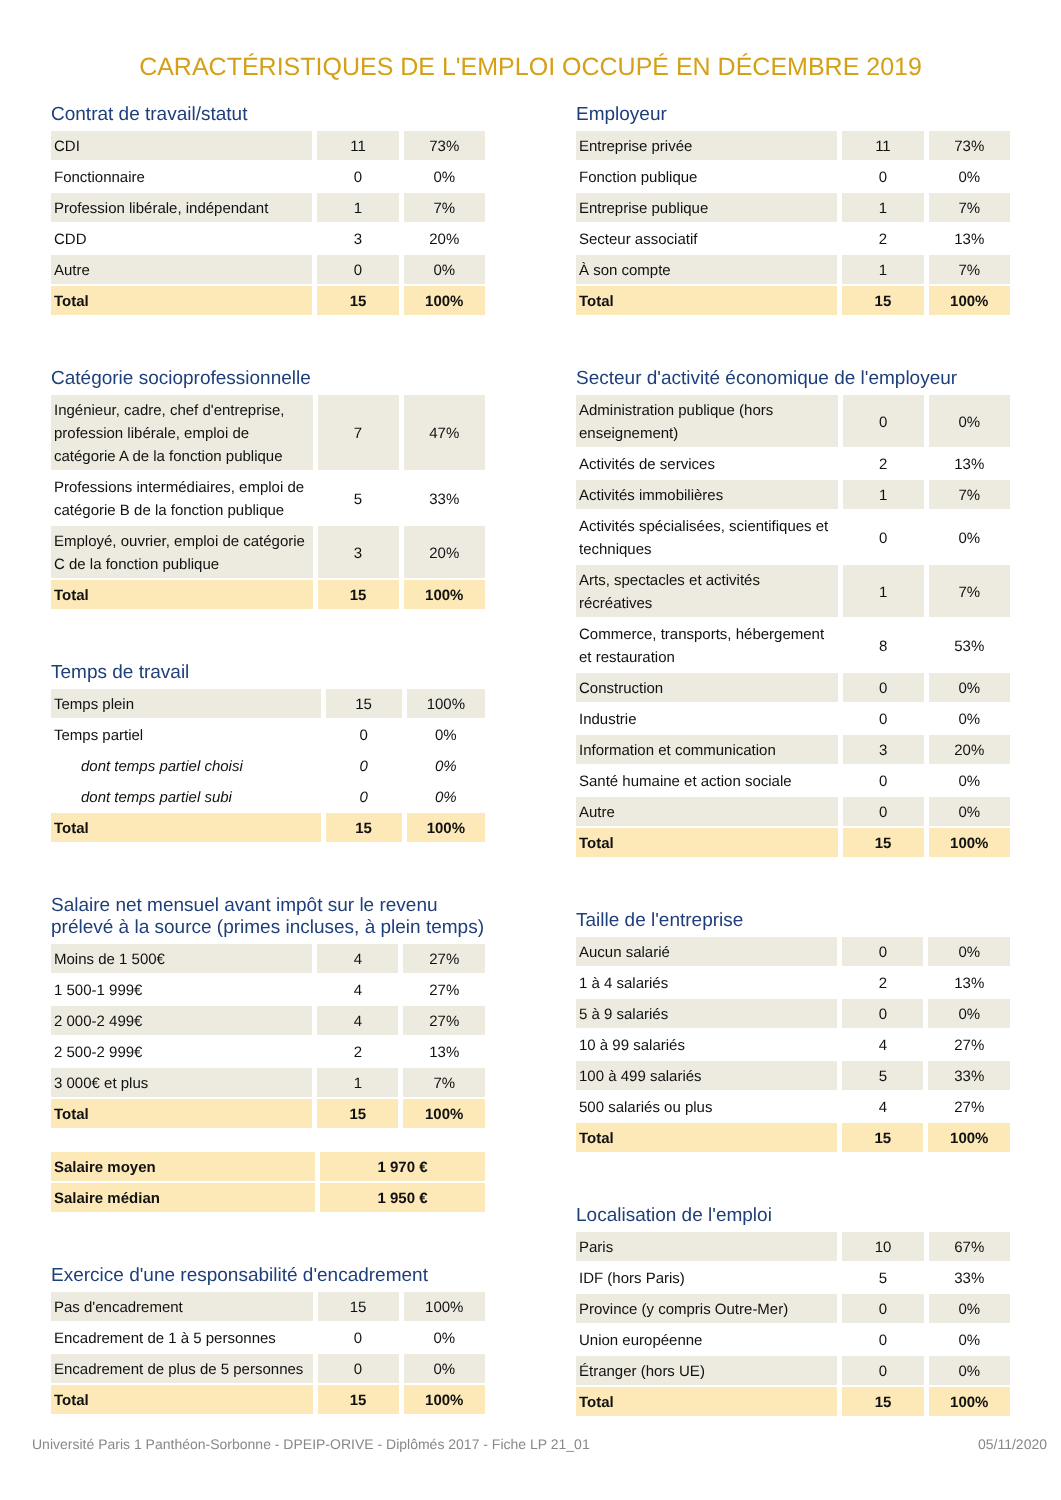CARACTÉRISTIQUES DE L'EMPLOI OCCUPÉ EN DÉCEMBRE 2019
Contrat de travail/statut
| CDI | 11 | 73% |
| Fonctionnaire | 0 | 0% |
| Profession libérale, indépendant | 1 | 7% |
| CDD | 3 | 20% |
| Autre | 0 | 0% |
| Total | 15 | 100% |
Catégorie socioprofessionnelle
| Ingénieur, cadre, chef d'entreprise, profession libérale, emploi de catégorie A de la fonction publique | 7 | 47% |
| Professions intermédiaires, emploi de catégorie B de la fonction publique | 5 | 33% |
| Employé, ouvrier, emploi de catégorie C de la fonction publique | 3 | 20% |
| Total | 15 | 100% |
Temps de travail
| Temps plein | 15 | 100% |
| Temps partiel | 0 | 0% |
| dont temps partiel choisi | 0 | 0% |
| dont temps partiel subi | 0 | 0% |
| Total | 15 | 100% |
Salaire net mensuel avant impôt sur le revenu prélevé à la source (primes incluses, à plein temps)
| Moins de 1 500€ | 4 | 27% |
| 1 500-1 999€ | 4 | 27% |
| 2 000-2 499€ | 4 | 27% |
| 2 500-2 999€ | 2 | 13% |
| 3 000€ et plus | 1 | 7% |
| Total | 15 | 100% |
| Salaire moyen | 1 970 € |
| Salaire médian | 1 950 € |
Exercice d'une responsabilité d'encadrement
| Pas d'encadrement | 15 | 100% |
| Encadrement de 1 à 5 personnes | 0 | 0% |
| Encadrement de plus de 5 personnes | 0 | 0% |
| Total | 15 | 100% |
Employeur
| Entreprise privée | 11 | 73% |
| Fonction publique | 0 | 0% |
| Entreprise publique | 1 | 7% |
| Secteur associatif | 2 | 13% |
| À son compte | 1 | 7% |
| Total | 15 | 100% |
Secteur d'activité économique de l'employeur
| Administration publique (hors enseignement) | 0 | 0% |
| Activités de services | 2 | 13% |
| Activités immobilières | 1 | 7% |
| Activités spécialisées, scientifiques et techniques | 0 | 0% |
| Arts, spectacles et activités récréatives | 1 | 7% |
| Commerce, transports, hébergement et restauration | 8 | 53% |
| Construction | 0 | 0% |
| Industrie | 0 | 0% |
| Information et communication | 3 | 20% |
| Santé humaine et action sociale | 0 | 0% |
| Autre | 0 | 0% |
| Total | 15 | 100% |
Taille de l'entreprise
| Aucun salarié | 0 | 0% |
| 1 à 4 salariés | 2 | 13% |
| 5 à 9 salariés | 0 | 0% |
| 10 à 99 salariés | 4 | 27% |
| 100 à 499 salariés | 5 | 33% |
| 500 salariés ou plus | 4 | 27% |
| Total | 15 | 100% |
Localisation de l'emploi
| Paris | 10 | 67% |
| IDF (hors Paris) | 5 | 33% |
| Province (y compris Outre-Mer) | 0 | 0% |
| Union européenne | 0 | 0% |
| Étranger (hors UE) | 0 | 0% |
| Total | 15 | 100% |
Université Paris 1 Panthéon-Sorbonne - DPEIP-ORIVE - Diplômés 2017 - Fiche LP 21_01 05/11/2020